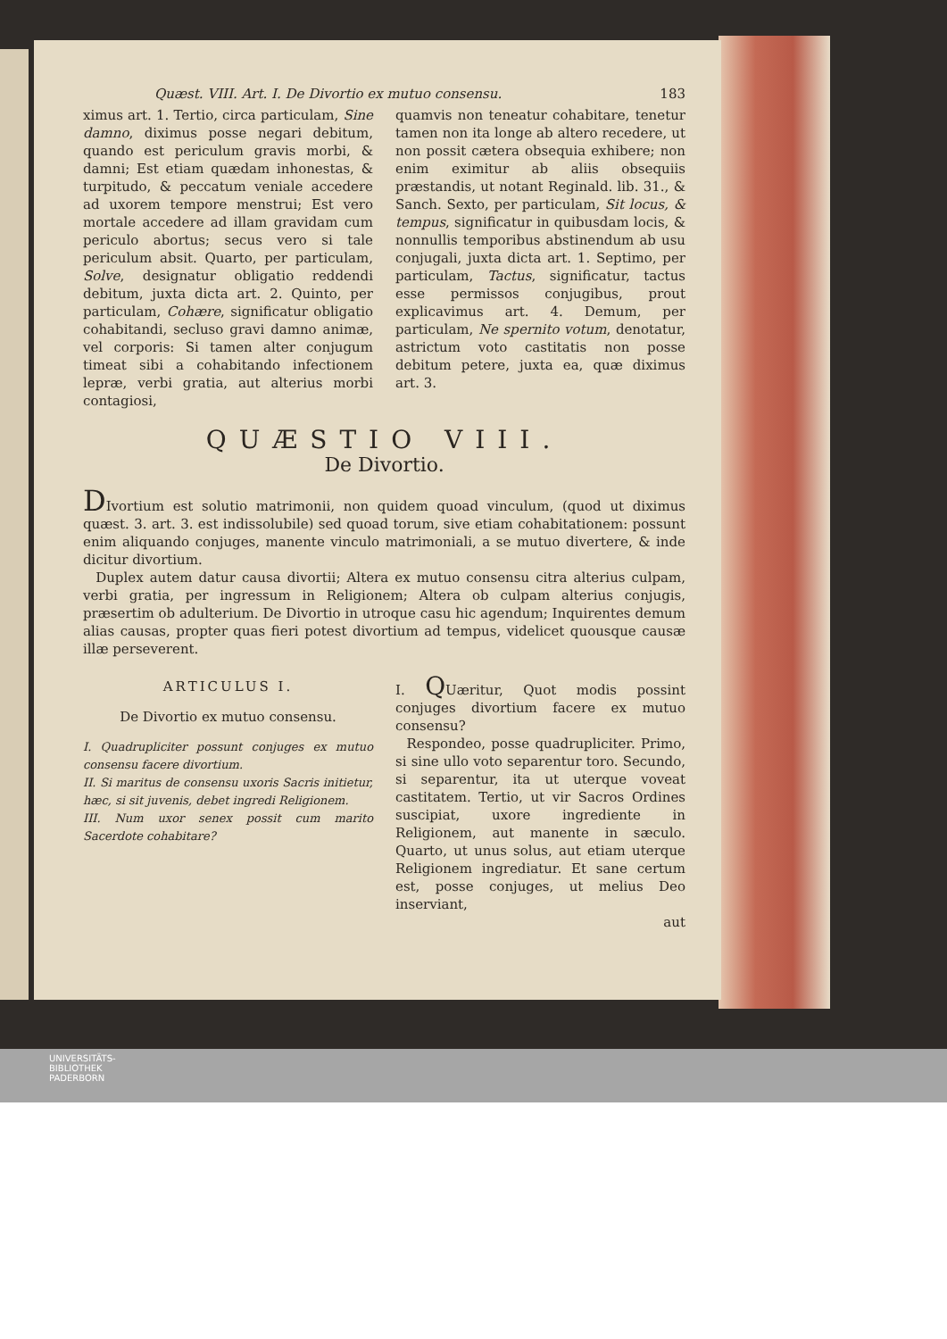Quæst. VIII. Art. I. De Divortio ex mutuo consensu. 183
ximus art. 1. Tertio, circa particulam, Sine damno, diximus posse negari debitum, quando est periculum gravis morbi, & damni; Est etiam quædam inhonestas, & turpitudo, & peccatum veniale accedere ad uxorem tempore menstrui; Est vero mortale accedere ad illam gravidam cum periculo abortus; secus vero si tale periculum absit. Quarto, per particulam, Solve, designatur obligatio reddendi debitum, juxta dicta art. 2. Quinto, per particulam, Cohære, significatur obligatio cohabitandi, secluso gravi damno animæ, vel corporis: Si tamen alter conjugum timeat sibi a cohabitando infectionem lepræ, verbi gratia, aut alterius morbi contagiosi,
quamvis non teneatur cohabitare, tenetur tamen non ita longe ab altero recedere, ut non possit cætera obsequia exhibere; non enim eximitur ab aliis obsequiis præstandis, ut notant Reginald. lib. 31., & Sanch. Sexto, per particulam, Sit locus, & tempus, significatur in quibusdam locis, & nonnullis temporibus abstinendum ab usu conjugali, juxta dicta art. 1. Septimo, per particulam, Tactus, significatur, tactus esse permissos conjugibus, prout explicavimus art. 4. Demum, per particulam, Ne spernito votum, denotatur, astrictum voto castitatis non posse debitum petere, juxta ea, quæ diximus art. 3.
QUÆSTIO VIII.
De Divortio.
DIvortium est solutio matrimonii, non quidem quoad vinculum, (quod ut diximus quæst. 3. art. 3. est indissolubile) sed quoad torum, sive etiam cohabitationem: possunt enim aliquando conjuges, manente vinculo matrimoniali, a se mutuo divertere, & inde dicitur divortium.
Duplex autem datur causa divortii; Altera ex mutuo consensu citra alterius culpam, verbi gratia, per ingressum in Religionem; Altera ob culpam alterius conjugis, præsertim ob adulterium. De Divortio in utroque casu hic agendum; Inquirentes demum alias causas, propter quas fieri potest divortium ad tempus, videlicet quousque causæ illæ perseverent.
ARTICULUS I.
De Divortio ex mutuo consensu.
I. Quadrupliciter possunt conjuges ex mutuo consensu facere divortium.
II. Si maritus de consensu uxoris Sacris initietur, hæc, si sit juvenis, debet ingredi Religionem.
III. Num uxor senex possit cum marito Sacerdote cohabitare?
I. QUæritur, Quot modis possint conjuges divortium facere ex mutuo consensu?
Respondeo, posse quadrupliciter. Primo, si sine ullo voto separentur toro. Secundo, si separentur, ita ut uterque voveat castitatem. Tertio, ut vir Sacros Ordines suscipiat, uxore ingrediente in Religionem, aut manente in sæculo. Quarto, ut unus solus, aut etiam uterque Religionem ingrediatur. Et sane certum est, posse conjuges, ut melius Deo inserviant,
aut
UNIVERSITÄTS-
BIBLIOTHEK
PADERBORN